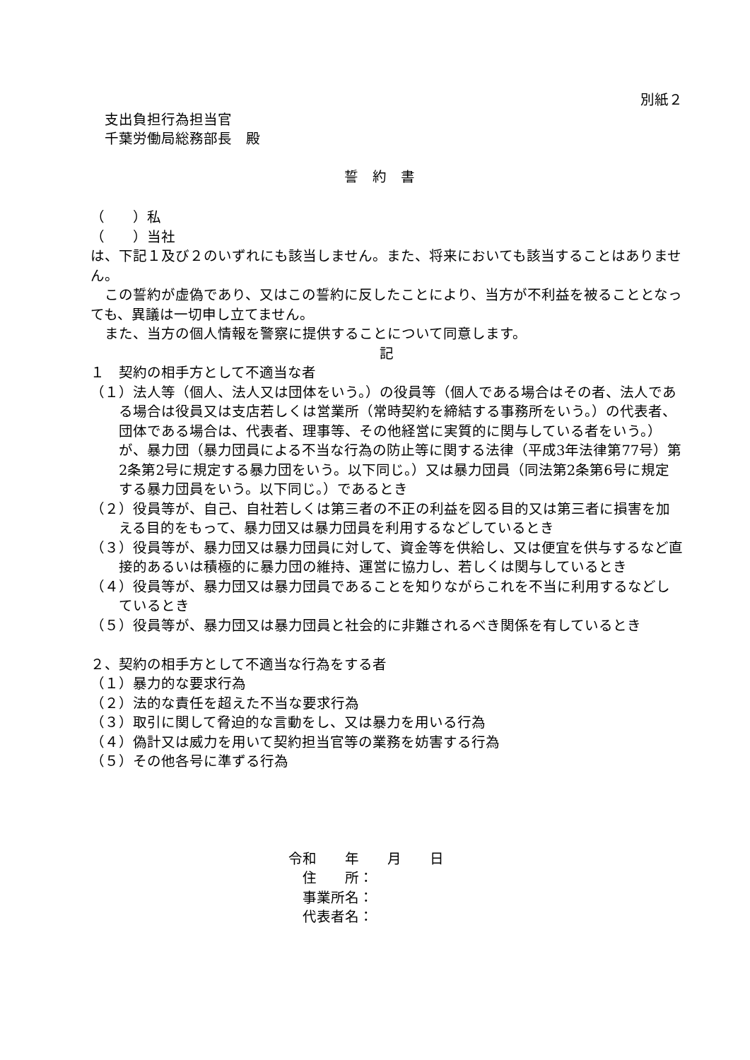別紙２
支出負担行為担当官
千葉労働局総務部長　殿
誓約書
（　　）私
（　　）当社
は、下記１及び２のいずれにも該当しません。また、将来においても該当することはありません。
　この誓約が虚偽であり、又はこの誓約に反したことにより、当方が不利益を被ることとなっても、異議は一切申し立てません。
　また、当方の個人情報を警察に提供することについて同意します。
記
１　契約の相手方として不適当な者
（１）法人等（個人、法人又は団体をいう。）の役員等（個人である場合はその者、法人である場合は役員又は支店若しくは営業所（常時契約を締結する事務所をいう。）の代表者、団体である場合は、代表者、理事等、その他経営に実質的に関与している者をいう。）が、暴力団（暴力団員による不当な行為の防止等に関する法律（平成3年法律第77号）第2条第2号に規定する暴力団をいう。以下同じ。）又は暴力団員（同法第2条第6号に規定する暴力団員をいう。以下同じ。）であるとき
（２）役員等が、自己、自社若しくは第三者の不正の利益を図る目的又は第三者に損害を加える目的をもって、暴力団又は暴力団員を利用するなどしているとき
（３）役員等が、暴力団又は暴力団員に対して、資金等を供給し、又は便宜を供与するなど直接的あるいは積極的に暴力団の維持、運営に協力し、若しくは関与しているとき
（４）役員等が、暴力団又は暴力団員であることを知りながらこれを不当に利用するなどしているとき
（５）役員等が、暴力団又は暴力団員と社会的に非難されるべき関係を有しているとき
２、契約の相手方として不適当な行為をする者
（１）暴力的な要求行為
（２）法的な責任を超えた不当な要求行為
（３）取引に関して脅迫的な言動をし、又は暴力を用いる行為
（４）偽計又は威力を用いて契約担当官等の業務を妨害する行為
（５）その他各号に準ずる行為
令和　　年　　月　　日
　住　　所：
　事業所名：
　代表者名：